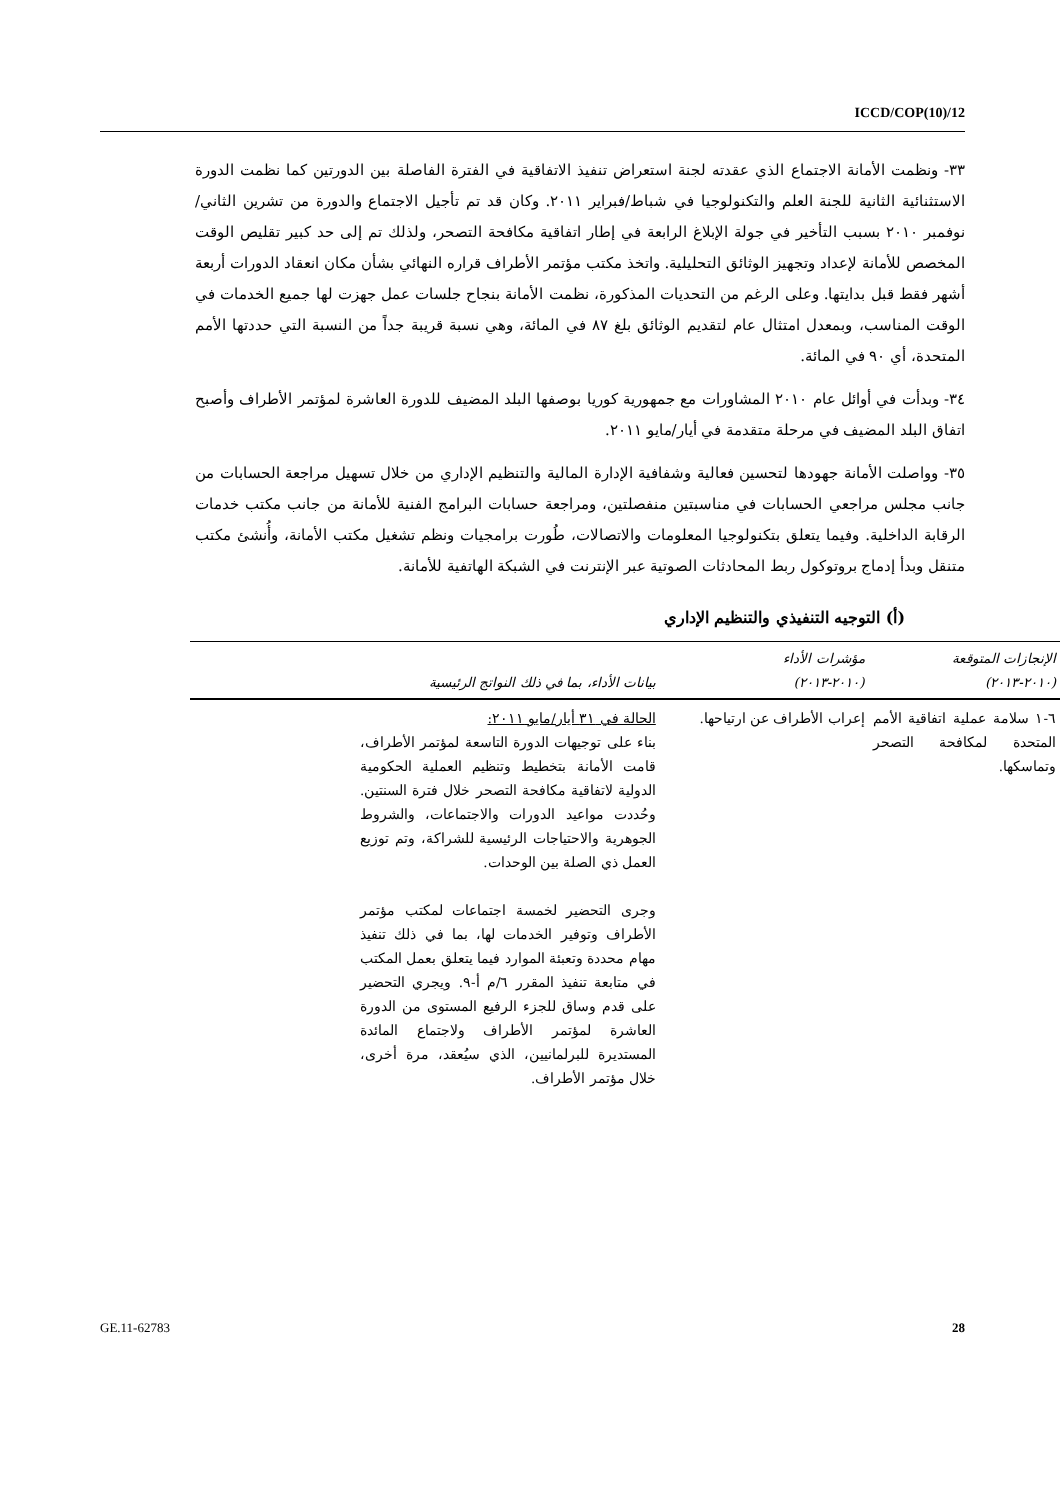ICCD/COP(10)/12
٣٣- ونظمت الأمانة الاجتماع الذي عقدته لجنة استعراض تنفيذ الاتفاقية في الفترة الفاصلة بين الدورتين كما نظمت الدورة الاستثنائية الثانية للجنة العلم والتكنولوجيا في شباط/فبراير ٢٠١١. وكان قد تم تأجيل الاجتماع والدورة من تشرين الثاني/نوفمبر ٢٠١٠ بسبب التأخير في جولة الإبلاغ الرابعة في إطار اتفاقية مكافحة التصحر، ولذلك تم إلى حد كبير تقليص الوقت المخصص للأمانة لإعداد وتجهيز الوثائق التحليلية. واتخذ مكتب مؤتمر الأطراف قراره النهائي بشأن مكان انعقاد الدورات أربعة أشهر فقط قبل بدايتها. وعلى الرغم من التحديات المذكورة، نظمت الأمانة بنجاح جلسات عمل جهزت لها جميع الخدمات في الوقت المناسب، وبمعدل امتثال عام لتقديم الوثائق بلغ ٨٧ في المائة، وهي نسبة قريبة جداً من النسبة التي حددتها الأمم المتحدة، أي ٩٠ في المائة.
٣٤- وبدأت في أوائل عام ٢٠١٠ المشاورات مع جمهورية كوريا بوصفها البلد المضيف للدورة العاشرة لمؤتمر الأطراف وأصبح اتفاق البلد المضيف في مرحلة متقدمة في أيار/مايو ٢٠١١.
٣٥- وواصلت الأمانة جهودها لتحسين فعالية وشفافية الإدارة المالية والتنظيم الإداري من خلال تسهيل مراجعة الحسابات من جانب مجلس مراجعي الحسابات في مناسبتين منفصلتين، ومراجعة حسابات البرامج الفنية للأمانة من جانب مكتب خدمات الرقابة الداخلية. وفيما يتعلق بتكنولوجيا المعلومات والاتصالات، طُورت برامجيات ونظم تشغيل مكتب الأمانة، وأُنشئ مكتب متنقل وبدأ إدماج بروتوكول ربط المحادثات الصوتية عبر الإنترنت في الشبكة الهاتفية للأمانة.
(أ) التوجيه التنفيذي والتنظيم الإداري
| الإنجازات المتوقعة (٢٠١٠-٢٠١٣) | مؤشرات الأداء (٢٠١٠-٢٠١٣) | بيانات الأداء، بما في ذلك النواتج الرئيسية |
| --- | --- | --- |
| ٦-١ سلامة عملية اتفاقية الأمم المتحدة لمكافحة التصحر وتماسكها. | إعراب الأطراف عن ارتياحها. | الحالة في ٣١ أيار/مايو ٢٠١١: بناء على توجيهات الدورة التاسعة لمؤتمر الأطراف، قامت الأمانة بتخطيط وتنظيم العملية الحكومية الدولية لاتفاقية مكافحة التصحر خلال فترة السنتين. وحُددت مواعيد الدورات والاجتماعات، والشروط الجوهرية والاحتياجات الرئيسية للشراكة، وتم توزيع العمل ذي الصلة بين الوحدات. وجرى التحضير لخمسة اجتماعات لمكتب مؤتمر الأطراف وتوفير الخدمات لها، بما في ذلك تنفيذ مهام محددة وتعبئة الموارد فيما يتعلق بعمل المكتب في متابعة تنفيذ المقرر ٦/م أ-٩. ويجري التحضير على قدم وساق للجزء الرفيع المستوى من الدورة العاشرة لمؤتمر الأطراف ولاجتماع المائدة المستديرة للبرلمانيين، الذي سيُعقد، مرة أخرى، خلال مؤتمر الأطراف. |
GE.11-62783 28